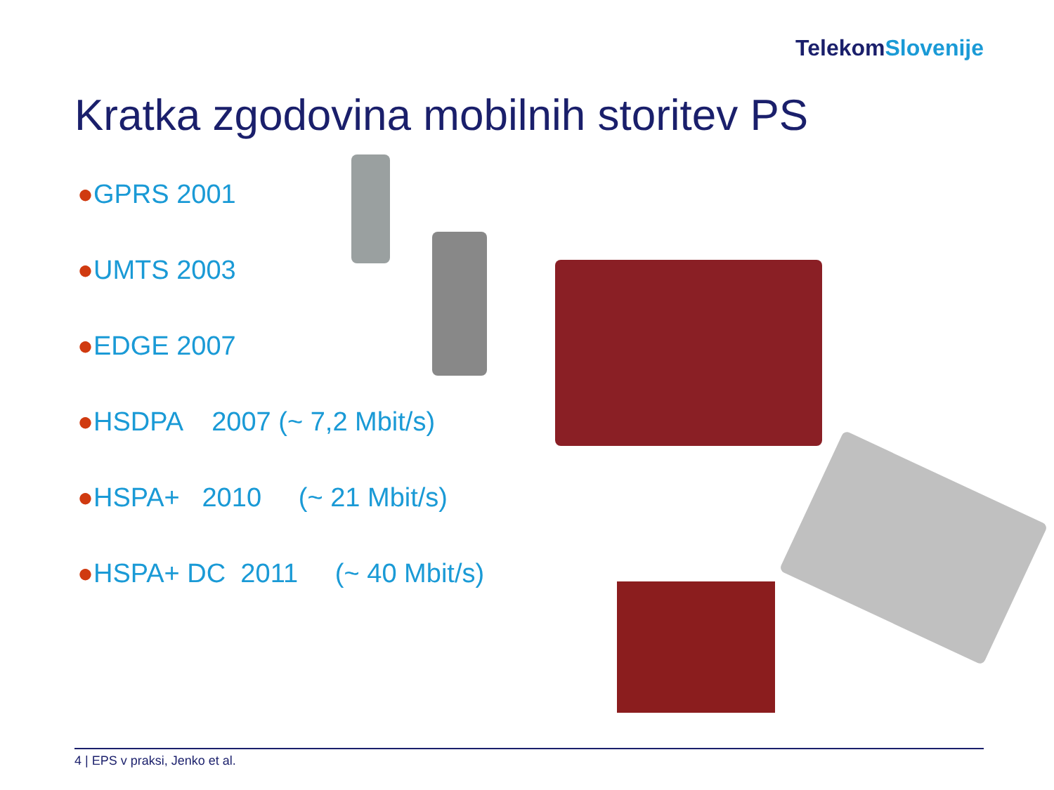TelekomSlovenije
Kratka zgodovina mobilnih storitev PS
●GPRS 2001
●UMTS 2003
●EDGE 2007
●HSDPA 2007 (~ 7,2 Mbit/s)
●HSPA+ 2010 (~ 21 Mbit/s)
●HSPA+ DC 2011 (~ 40 Mbit/s)
4 | EPS v praksi, Jenko et al.